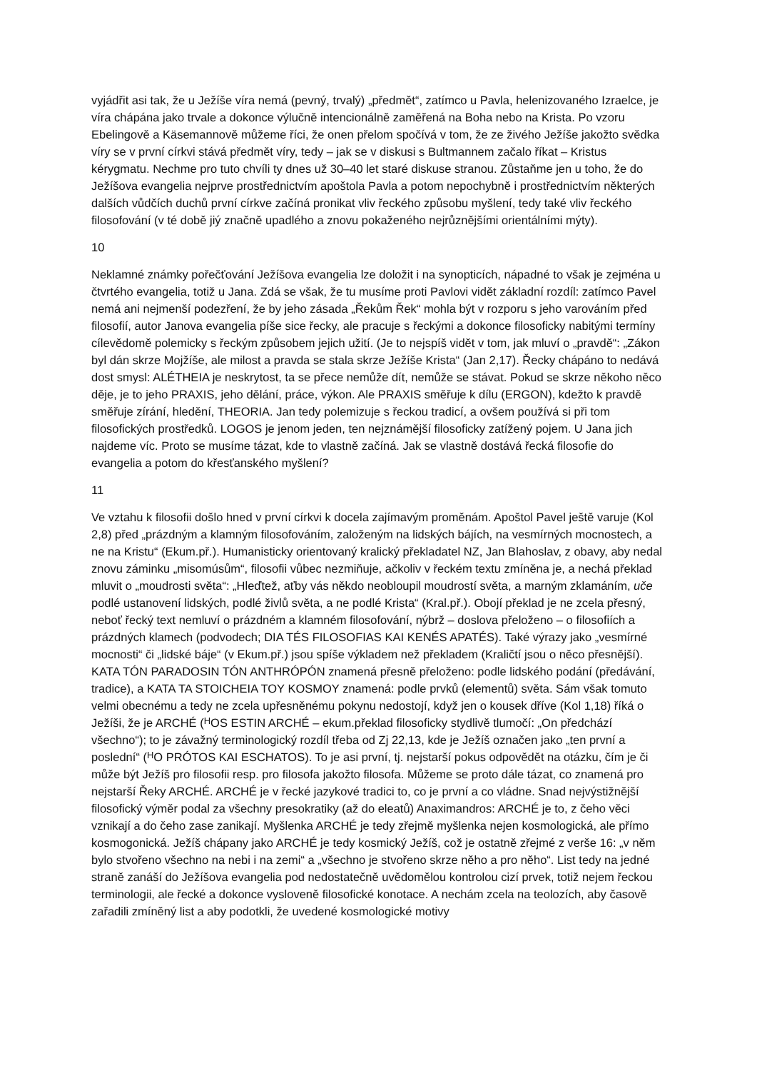vyjádřit asi tak, že u Ježíše víra nemá (pevný, trvalý) „předmět“, zatímco u Pavla, helenizovaného Izraelce, je víra chápána jako trvale a dokonce výlučně intencionálně zaměřená na Boha nebo na Krista. Po vzoru Ebelingově a Käsemannově můžeme říci, že onen přelom spočívá v tom, že ze živého Ježíše jakožto svědka víry se v první církvi stává předmět víry, tedy – jak se v diskusi s Bultmannem začalo říkat – Kristus kérygmatu. Nechme pro tuto chvíli ty dnes už 30–40 let staré diskuse stranou. Zůstaňme jen u toho, že do Ježíšova evangelia nejprve prostřednictvím apoštola Pavla a potom nepochybně i prostřednictvím některých dalších vůdčích duchů první církve začíná pronikat vliv řeckého způsobu myšlení, tedy také vliv řeckého filosofování (v té době jiý značně upadlého a znovu pokaženého nejrůznějšími orientálními mýty).
10
Neklamné známky pořečťování Ježíšova evangelia lze doložit i na synopticích, nápadné to však je zejména u čtvrtého evangelia, totiž u Jana. Zdá se však, že tu musíme proti Pavlovi vidět základní rozdíl: zatímco Pavel nemá ani nejmenší podezření, že by jeho zásada „Řekům Řek“ mohla být v rozporu s jeho varováním před filosofií, autor Janova evangelia píše sice řecky, ale pracuje s řeckými a dokonce filosoficky nabitými termíny cílevědomě polemicky s řeckým způsobem jejich užití. (Je to nejspíš vidět v tom, jak mluví o „pravdě“: „Zákon byl dán skrze Mojžíše, ale milost a pravda se stala skrze Ježíše Krista“ (Jan 2,17). Řecky chápáno to nedává dost smysl: ALÉTHEIA je neskrytost, ta se přece nemůže dít, nemůže se stávat. Pokud se skrze někoho něco děje, je to jeho PRAXIS, jeho dělání, práce, výkon. Ale PRAXIS směřuje k dílu (ERGON), kdežto k pravdě směřuje zírání, hledění, THEORIA. Jan tedy polemizuje s řeckou tradicí, a ovšem používá si při tom filosofických prostředků. LOGOS je jenom jeden, ten nejznámější filosoficky zatížený pojem. U Jana jich najdeme víc. Proto se musíme tázat, kde to vlastně začíná. Jak se vlastně dostává řecká filosofie do evangelia a potom do křesťanského myšlení?
11
Ve vztahu k filosofii došlo hned v první církvi k docela zajímavým proměnám. Apoštol Pavel ještě varuje (Kol 2,8) před „prázdným a klamným filosofováním, založeným na lidských bájích, na vesmírných mocnostech, a ne na Kristu“ (Ekum.př.). Humanisticky orientovaný kralický překladatel NZ, Jan Blahoslav, z obavy, aby nedal znovu záminku „misomúsům“, filosofii vůbec nezmiňuje, ačkoliv v řeckém textu zmíněna je, a nechá překlad mluvit o „moudrosti světa“: „Hleďtež, aťby vás někdo neobloupil moudrostí světa, a marným zklamáním, uče podlé ustanovení lidských, podlé živlů světa, a ne podlé Krista“ (Kral.př.). Obojí překlad je ne zcela přesný, neboť řecký text nemluví o prázdném a klamném filosofování, nýbrž – doslova přeloženo – o filosofiích a prázdných klamech (podvodech; DIA TÉS FILOSOFIAS KAI KENÉS APATÉS). Také výrazy jako „vesmírné mocnosti“ či „lidské báje“ (v Ekum.př.) jsou spíše výkladem než překladem (Kraličtí jsou o něco přesnější). KATA TÓN PARADOSIN TÓN ANTHRÓPÓN znamená přesně přeloženo: podle lidského podání (předávání, tradice), a KATA TA STOICHEIA TOY KOSMOY znamená: podle prvků (elementů) světa. Sám však tomuto velmi obecnému a tedy ne zcela upřesněnému pokynu nedostojí, když jen o kousek dříve (Kol 1,18) říká o Ježíši, že je ARCHÉ (<sup>H</sup>OS ESTIN ARCHÉ – ekum.překlad filosoficky stydlivě tlumočí: „On předchází všechno“); to je závažný terminologický rozdíl třeba od Zj 22,13, kde je Ježíš označen jako „ten první a poslední“ (<sup>H</sup>O PRÓTOS KAI ESCHATOS). To je asi první, tj. nejstarší pokus odpovědět na otázku, čím je či může být Ježíš pro filosofii resp. pro filosofa jakožto filosofa. Můžeme se proto dále tázat, co znamená pro nejstarší Řeky ARCHÉ. ARCHÉ je v řecké jazykové tradici to, co je první a co vládne. Snad nejvýstižnější filosofický výměr podal za všechny presokratiky (až do eleatů) Anaximandros: ARCHÉ je to, z čeho věci vznikají a do čeho zase zanikají. Myšlenka ARCHÉ je tedy zřejmě myšlenka nejen kosmologická, ale přímo kosmogonická. Ježíš chápany jako ARCHÉ je tedy kosmický Ježíš, což je ostatně zřejmé z verše 16: „v něm bylo stvořeno všechno na nebi i na zemi“ a „všechno je stvořeno skrze něho a pro něho“. List tedy na jedné straně zanáší do Ježíšova evangelia pod nedostatečně uvědomělou kontrolou cizí prvek, totiž nejem řeckou terminologii, ale řecké a dokonce vysloveně filosofické konotace. A nechám zcela na teolozích, aby časově zařadili zmíněný list a aby podotkli, že uvedené kosmologické motivy